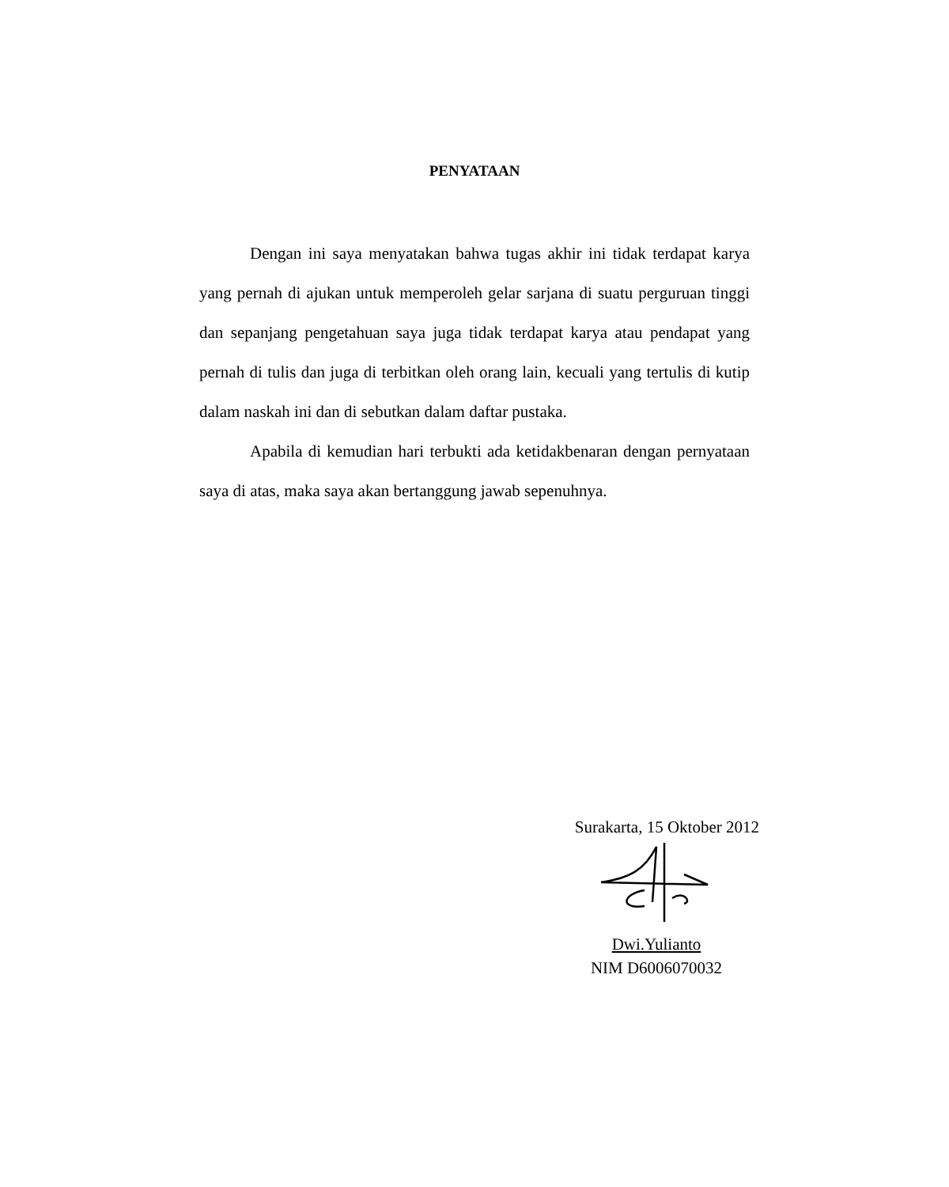PENYATAAN
Dengan ini saya menyatakan bahwa tugas akhir ini tidak terdapat karya yang pernah di ajukan untuk memperoleh gelar sarjana di suatu perguruan tinggi dan sepanjang pengetahuan saya juga tidak terdapat karya atau pendapat yang pernah di tulis dan juga di terbitkan oleh orang lain, kecuali yang tertulis di kutip dalam naskah ini dan di sebutkan dalam daftar pustaka.
Apabila di kemudian hari terbukti ada ketidakbenaran dengan pernyataan saya di atas, maka saya akan bertanggung jawab sepenuhnya.
Surakarta, 15 Oktober 2012
Dwi.Yulianto
NIM D6006070032